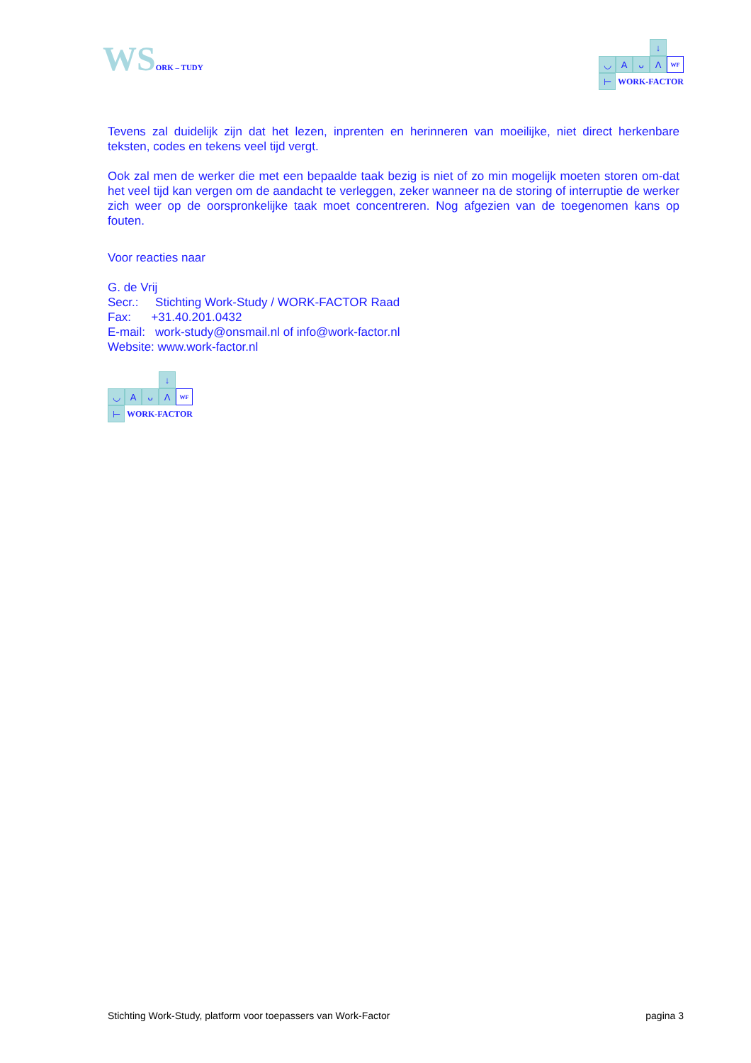WS ORK – TUDY
↓
◡
A
ᴗ
Λ
WF
⊢
WORK-FACTOR
Tevens zal duidelijk zijn dat het lezen, inprenten en herinneren van moeilijke, niet direct herkenbare teksten, codes en tekens veel tijd vergt.
Ook zal men de werker die met een bepaalde taak bezig is niet of zo min mogelijk moeten storen om-dat het veel tijd kan vergen om de aandacht te verleggen, zeker wanneer na de storing of interruptie de werker zich weer op de oorspronkelijke taak moet concentreren. Nog afgezien van de toegenomen kans op fouten.
Voor reacties naar
G. de Vrij
Secr.: Stichting Work-Study / WORK-FACTOR Raad
Fax: +31.40.201.0432
E-mail: work-study@onsmail.nl of info@work-factor.nl
Website: www.work-factor.nl
↓
◡
A
ᴗ
Λ
WF
⊢
WORK-FACTOR
Stichting Work-Study, platform voor toepassers van Work-Factor pagina 3